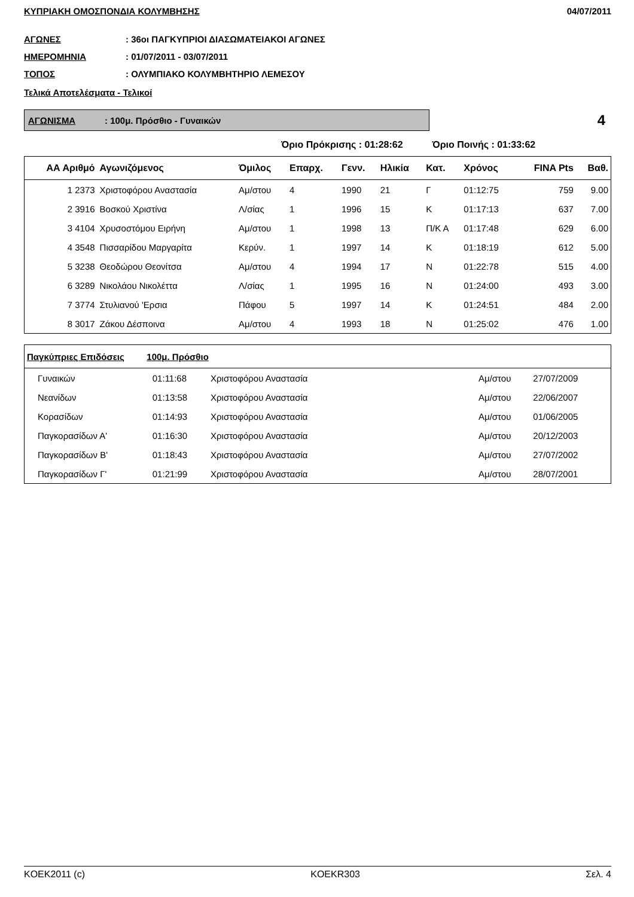ΚΥΠΡΙΑΚΗ ΟΜΟΣΠΟΝΔΙΑ ΚΟΛΥΜΒΗΣΗΣ 04/07/2011
ΑΓΩΝΕΣ: 36οι ΠΑΓΚΥΠΡΙΟΙ ΔΙΑΣΩΜΑΤΕΙΑΚΟΙ ΑΓΩΝΕΣ
ΗΜΕΡΟΜΗΝΙΑ: 01/07/2011 - 03/07/2011
ΤΟΠΟΣ: ΟΛΥΜΠΙΑΚΟ ΚΟΛΥΜΒΗΤΗΡΙΟ ΛΕΜΕΣΟΥ
Τελικά Αποτελέσματα - Τελικοί
ΑΓΩΝΙΣΜΑ: 100μ. Πρόσθιο - Γυναικών
4
Όριο Πρόκρισης : 01:28:62 Όριο Ποινής : 01:33:62
| ΑΑ Αριθμό | Αγωνιζόμενος | Όμιλος | Επαρχ. | Γενν. | Ηλικία | Κατ. | Χρόνος | FINA Pts | Βαθ. |
| --- | --- | --- | --- | --- | --- | --- | --- | --- | --- |
| 1 2373 | Χριστοφόρου Αναστασία | Αμ/στου | 4 | 1990 | 21 | Γ | 01:12:75 | 759 | 9.00 |
| 2 3916 | Βοσκού Χριστίνα | Λ/σίας | 1 | 1996 | 15 | Κ | 01:17:13 | 637 | 7.00 |
| 3 4104 | Χρυσοστόμου Ειρήνη | Αμ/στου | 1 | 1998 | 13 | Π/Κ Α | 01:17:48 | 629 | 6.00 |
| 4 3548 | Πισσαρίδου Μαργαρίτα | Κερύν. | 1 | 1997 | 14 | Κ | 01:18:19 | 612 | 5.00 |
| 5 3238 | Θεοδώρου Θεονίτσα | Αμ/στου | 4 | 1994 | 17 | Ν | 01:22:78 | 515 | 4.00 |
| 6 3289 | Νικολάου Νικολέττα | Λ/σίας | 1 | 1995 | 16 | Ν | 01:24:00 | 493 | 3.00 |
| 7 3774 | Στυλιανού 'Ερσια | Πάφου | 5 | 1997 | 14 | Κ | 01:24:51 | 484 | 2.00 |
| 8 3017 | Ζάκου Δέσποινα | Αμ/στου | 4 | 1993 | 18 | Ν | 01:25:02 | 476 | 1.00 |
| Παγκύπριες Επιδόσεις 100μ. Πρόσθιο | | | | | |
| --- | --- | --- | --- | --- | --- |
| Γυναικών | 01:11:68 | Χριστοφόρου Αναστασία | Αμ/στου | 27/07/2009 | |
| Νεανίδων | 01:13:58 | Χριστοφόρου Αναστασία | Αμ/στου | 22/06/2007 | |
| Κορασίδων | 01:14:93 | Χριστοφόρου Αναστασία | Αμ/στου | 01/06/2005 | |
| Παγκορασίδων Α' | 01:16:30 | Χριστοφόρου Αναστασία | Αμ/στου | 20/12/2003 | |
| Παγκορασίδων Β' | 01:18:43 | Χριστοφόρου Αναστασία | Αμ/στου | 27/07/2002 | |
| Παγκορασίδων Γ' | 01:21:99 | Χριστοφόρου Αναστασία | Αμ/στου | 28/07/2001 | |
KOEK2011 (c) KOEKR303 Σελ. 4